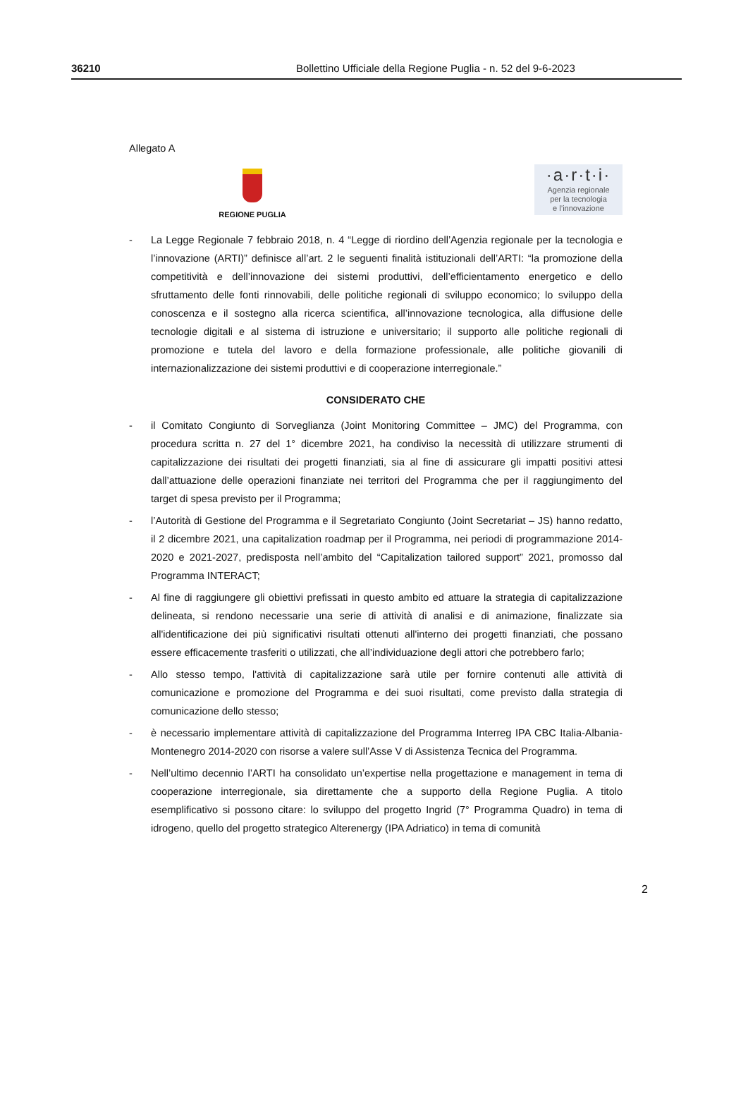36210 Bollettino Ufficiale della Regione Puglia - n. 52 del 9-6-2023
Allegato A
REGIONE PUGLIA
·a·r·t·i·
Agenzia regionale
per la tecnologia
e l’innovazione
- La Legge Regionale 7 febbraio 2018, n. 4 “Legge di riordino dell’Agenzia regionale per la tecnologia e l’innovazione (ARTI)” definisce all’art. 2 le seguenti finalità istituzionali dell’ARTI: “la promozione della competitività e dell’innovazione dei sistemi produttivi, dell’efficientamento energetico e dello sfruttamento delle fonti rinnovabili, delle politiche regionali di sviluppo economico; lo sviluppo della conoscenza e il sostegno alla ricerca scientifica, all’innovazione tecnologica, alla diffusione delle tecnologie digitali e al sistema di istruzione e universitario; il supporto alle politiche regionali di promozione e tutela del lavoro e della formazione professionale, alle politiche giovanili di internazionalizzazione dei sistemi produttivi e di cooperazione interregionale.”
CONSIDERATO CHE
- il Comitato Congiunto di Sorveglianza (Joint Monitoring Committee – JMC) del Programma, con procedura scritta n. 27 del 1° dicembre 2021, ha condiviso la necessità di utilizzare strumenti di capitalizzazione dei risultati dei progetti finanziati, sia al fine di assicurare gli impatti positivi attesi dall’attuazione delle operazioni finanziate nei territori del Programma che per il raggiungimento del target di spesa previsto per il Programma;
- l’Autorità di Gestione del Programma e il Segretariato Congiunto (Joint Secretariat – JS) hanno redatto, il 2 dicembre 2021, una capitalization roadmap per il Programma, nei periodi di programmazione 2014-2020 e 2021-2027, predisposta nell’ambito del “Capitalization tailored support” 2021, promosso dal Programma INTERACT;
- Al fine di raggiungere gli obiettivi prefissati in questo ambito ed attuare la strategia di capitalizzazione delineata, si rendono necessarie una serie di attività di analisi e di animazione, finalizzate sia all'identificazione dei più significativi risultati ottenuti all'interno dei progetti finanziati, che possano essere efficacemente trasferiti o utilizzati, che all’individuazione degli attori che potrebbero farlo;
- Allo stesso tempo, l'attività di capitalizzazione sarà utile per fornire contenuti alle attività di comunicazione e promozione del Programma e dei suoi risultati, come previsto dalla strategia di comunicazione dello stesso;
- è necessario implementare attività di capitalizzazione del Programma Interreg IPA CBC Italia-Albania-Montenegro 2014-2020 con risorse a valere sull’Asse V di Assistenza Tecnica del Programma.
- Nell’ultimo decennio l’ARTI ha consolidato un’expertise nella progettazione e management in tema di cooperazione interregionale, sia direttamente che a supporto della Regione Puglia. A titolo esemplificativo si possono citare: lo sviluppo del progetto Ingrid (7° Programma Quadro) in tema di idrogeno, quello del progetto strategico Alterenergy (IPA Adriatico) in tema di comunità
2